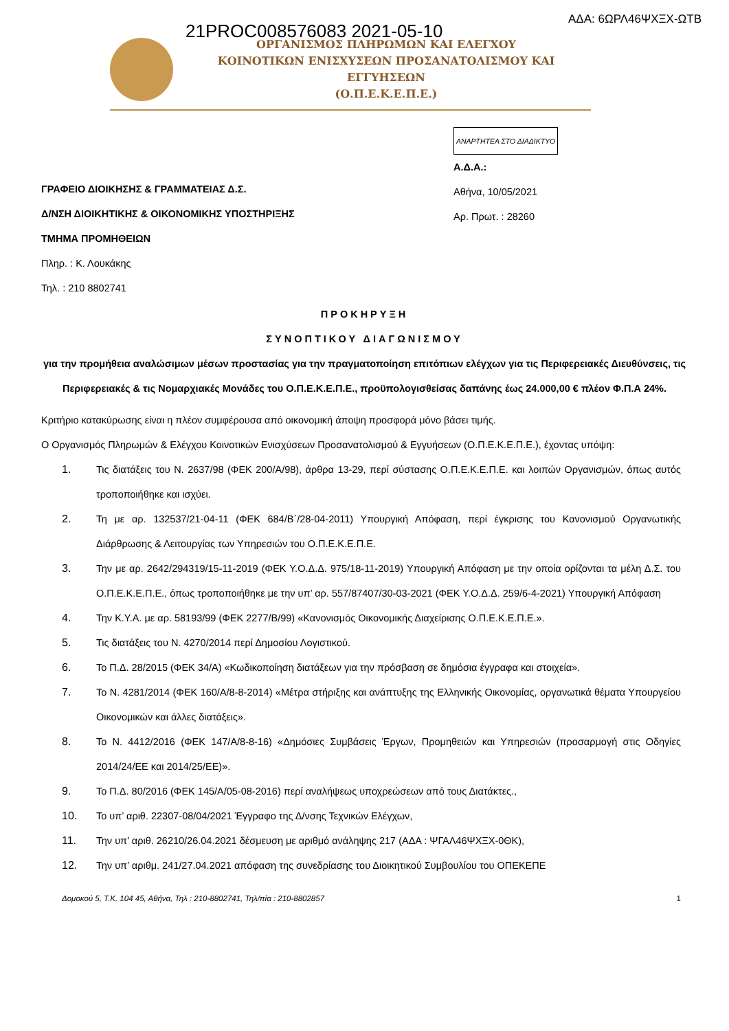21PROC008576083 2021-05-10
ΑΔΑ: 6ΩΡΛ46ΨΧΞΧ-ΩΤΒ
ΟΡΓΑΝΙΣΜΟΣ ΠΛΗΡΩΜΩΝ ΚΑΙ ΕΛΕΓΧΟΥ
ΚΟΙΝΟΤΙΚΩΝ ΕΝΙΣΧΥΣΕΩΝ ΠΡΟΣΑΝΑΤΟΛΙΣΜΟΥ ΚΑΙ ΕΓΓΥΗΣΕΩΝ
(Ο.Π.Ε.Κ.Ε.Π.Ε.)
ΓΡΑΦΕΙΟ ΔΙΟΙΚΗΣΗΣ & ΓΡΑΜΜΑΤΕΙΑΣ Δ.Σ.
Δ/ΝΣΗ ΔΙΟΙΚΗΤΙΚΗΣ & ΟΙΚΟΝΟΜΙΚΗΣ ΥΠΟΣΤΗΡΙΞΗΣ
ΤΜΗΜΑ ΠΡΟΜΗΘΕΙΩΝ
Πληρ. : Κ. Λουκάκης
Τηλ. : 210 8802741
ΑΝΑΡΤΗΤΕΑ ΣΤΟ ΔΙΑΔΙΚΤΥΟ
Α.Δ.Α.:
Αθήνα, 10/05/2021
Αρ. Πρωτ. : 28260
ΠΡΟΚΗΡΥΞΗ
ΣΥΝΟΠΤΙΚΟΥ ΔΙΑΓΩΝΙΣΜΟΥ
για την προμήθεια αναλώσιμων μέσων προστασίας για την πραγματοποίηση επιτόπιων ελέγχων για τις Περιφερειακές Διευθύνσεις, τις Περιφερειακές & τις Νομαρχιακές Μονάδες του Ο.Π.Ε.Κ.Ε.Π.Ε., προϋπολογισθείσας δαπάνης έως 24.000,00 € πλέον Φ.Π.Α 24%.
Κριτήριο κατακύρωσης είναι η πλέον συμφέρουσα από οικονομική άποψη προσφορά μόνο βάσει τιμής.
Ο Οργανισμός Πληρωμών & Ελέγχου Κοινοτικών Ενισχύσεων Προσανατολισμού & Εγγυήσεων (Ο.Π.Ε.Κ.Ε.Π.Ε.), έχοντας υπόψη:
1. Τις διατάξεις του Ν. 2637/98 (ΦΕΚ 200/Α/98), άρθρα 13-29, περί σύστασης Ο.Π.Ε.Κ.Ε.Π.Ε. και λοιπών Οργανισμών, όπως αυτός τροποποιήθηκε και ισχύει.
2. Τη με αρ. 132537/21-04-11 (ΦΕΚ 684/Β΄/28-04-2011) Υπουργική Απόφαση, περί έγκρισης του Κανονισμού Οργανωτικής Διάρθρωσης & Λειτουργίας των Υπηρεσιών του Ο.Π.Ε.Κ.Ε.Π.Ε.
3. Την με αρ. 2642/294319/15-11-2019 (ΦΕΚ Υ.Ο.Δ.Δ. 975/18-11-2019) Υπουργική Απόφαση με την οποία ορίζονται τα μέλη Δ.Σ. του Ο.Π.Ε.Κ.Ε.Π.Ε., όπως τροποποιήθηκε με την υπ’ αρ. 557/87407/30-03-2021 (ΦΕΚ Υ.Ο.Δ.Δ. 259/6-4-2021) Υπουργική Απόφαση
4. Την Κ.Υ.Α. με αρ. 58193/99 (ΦΕΚ 2277/Β/99) «Κανονισμός Οικονομικής Διαχείρισης Ο.Π.Ε.Κ.Ε.Π.Ε.».
5. Τις διατάξεις του Ν. 4270/2014 περί Δημοσίου Λογιστικού.
6. Το Π.Δ. 28/2015 (ΦΕΚ 34/Α) «Κωδικοποίηση διατάξεων για την πρόσβαση σε δημόσια έγγραφα και στοιχεία».
7. Το Ν. 4281/2014 (ΦΕΚ 160/Α/8-8-2014) «Μέτρα στήριξης και ανάπτυξης της Ελληνικής Οικονομίας, οργανωτικά θέματα Υπουργείου Οικονομικών και άλλες διατάξεις».
8. Το Ν. 4412/2016 (ΦΕΚ 147/Α/8-8-16) «Δημόσιες Συμβάσεις Έργων, Προμηθειών και Υπηρεσιών (προσαρμογή στις Οδηγίες 2014/24/ΕΕ και 2014/25/ΕΕ)».
9. Το Π.Δ. 80/2016 (ΦΕΚ 145/Α/05-08-2016) περί αναλήψεως υποχρεώσεων από τους Διατάκτες.,
10. Το υπ’ αριθ. 22307-08/04/2021 Έγγραφο της Δ/νσης Τεχνικών Ελέγχων,
11. Την υπ’ αριθ. 26210/26.04.2021 δέσμευση με αριθμό ανάληψης 217 (ΑΔΑ : ΨΓΑΛ46ΨΧΞΧ-0ΘΚ),
12. Την υπ’ αριθμ. 241/27.04.2021 απόφαση της συνεδρίασης του Διοικητικού Συμβουλίου του ΟΠΕΚΕΠΕ
Δομοκού 5, Τ.Κ. 104 45, Αθήνα, Τηλ : 210-8802741, Τηλ/πία : 210-8802857 1